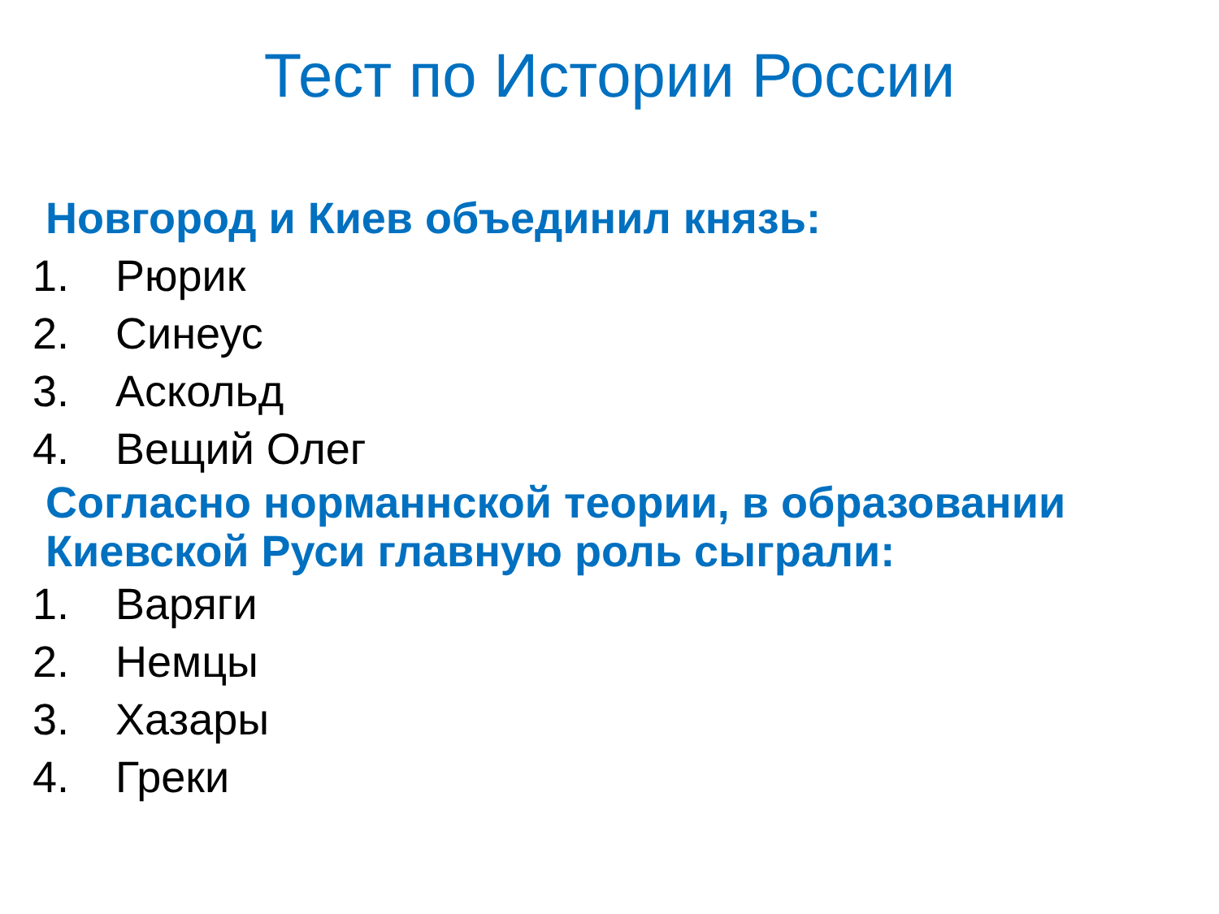Тест по Истории России
Новгород и Киев объединил князь:
1. Рюрик
2. Синеус
3. Аскольд
4. Вещий Олег
Согласно норманнской теории, в образовании Киевской Руси главную роль сыграли:
1. Варяги
2. Немцы
3. Хазары
4. Греки